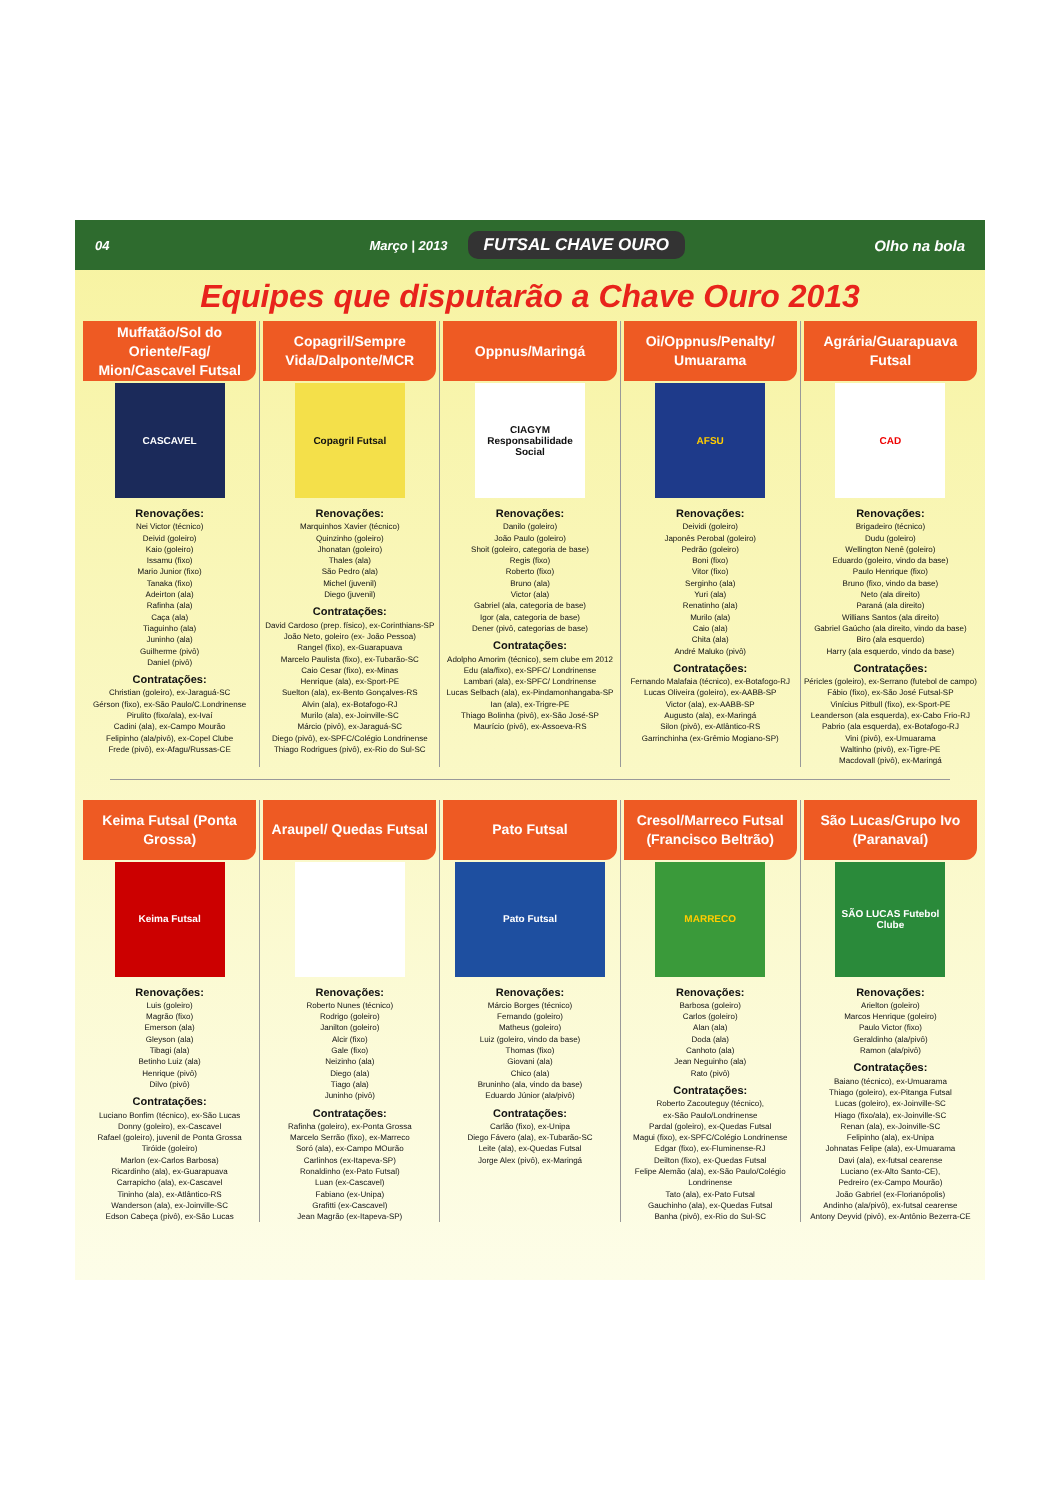04 Março | 2013 FUTSAL CHAVE OURO Olho na bola
Equipes que disputarão a Chave Ouro 2013
Muffatão/Sol do Oriente/Fag/ Mion/Cascavel Futsal
CASCAVEL
Renovações:
Nei Victor (técnico)
Deivid (goleiro)
Kaio (goleiro)
Issamu (fixo)
Mario Junior (fixo)
Tanaka (fixo)
Adeirton (ala)
Rafinha (ala)
Caça (ala)
Tiaguinho (ala)
Juninho (ala)
Guilherme (pivô)
Daniel (pivô)
Contratações:
Christian (goleiro), ex-Jaraguá-SC
Gérson (fixo), ex-São Paulo/C.Londrinense
Pirulito (fixo/ala), ex-Ivaí
Cadini (ala), ex-Campo Mourão
Felipinho (ala/pivô), ex-Copel Clube
Frede (pivô), ex-Afagu/Russas-CE
Copagril/Sempre Vida/Dalponte/MCR
Copagril Futsal
Renovações:
Marquinhos Xavier (técnico)
Quinzinho (goleiro)
Jhonatan (goleiro)
Thales (ala)
São Pedro (ala)
Michel (juvenil)
Diego (juvenil)
Contratações:
David Cardoso (prep. físico), ex-Corinthians-SP
João Neto, goleiro (ex- João Pessoa)
Rangel (fixo), ex-Guarapuava
Marcelo Paulista (fixo), ex-Tubarão-SC
Caio Cesar (fixo), ex-Minas
Henrique (ala), ex-Sport-PE
Suelton (ala), ex-Bento Gonçalves-RS
Alvin (ala), ex-Botafogo-RJ
Murilo (ala), ex-Joinville-SC
Márcio (pivô), ex-Jaraguá-SC
Diego (pivô), ex-SPFC/Colégio Londrinense
Thiago Rodrigues (pivô), ex-Rio do Sul-SC
Oppnus/Maringá
CIAGYM Responsabilidade Social
Renovações:
Danilo (goleiro)
João Paulo (goleiro)
Shoit (goleiro, categoria de base)
Regis (fixo)
Roberto (fixo)
Bruno (ala)
Victor (ala)
Gabriel (ala, categoria de base)
Igor (ala, categoria de base)
Dener (pivô, categorias de base)
Contratações:
Adolpho Amorim (técnico), sem clube em 2012
Edu (ala/fixo), ex-SPFC/ Londrinense
Lambari (ala), ex-SPFC/ Londrinense
Lucas Selbach (ala), ex-Pindamonhangaba-SP
Ian (ala), ex-Trigre-PE
Thiago Bolinha (pivô), ex-São José-SP
Maurício (pivô), ex-Assoeva-RS
Oi/Oppnus/Penalty/ Umuarama
AFSU
Renovações:
Deividi (goleiro)
Japonês Perobal (goleiro)
Pedrão (goleiro)
Boni (fixo)
Vitor (fixo)
Serginho (ala)
Yuri (ala)
Renatinho (ala)
Murilo (ala)
Caio (ala)
Chita (ala)
André Maluko (pivô)
Contratações:
Fernando Malafaia (técnico), ex-Botafogo-RJ
Lucas Oliveira (goleiro), ex-AABB-SP
Victor (ala), ex-AABB-SP
Augusto (ala), ex-Maringá
Silon (pivô), ex-Atlântico-RS
Garrinchinha (ex-Grêmio Mogiano-SP)
Agrária/Guarapuava Futsal
CAD
Renovações:
Brigadeiro (técnico)
Dudu (goleiro)
Wellington Nenê (goleiro)
Eduardo (goleiro, vindo da base)
Paulo Henrique (fixo)
Bruno (fixo, vindo da base)
Neto (ala direito)
Paraná (ala direito)
Willians Santos (ala direito)
Gabriel Gaúcho (ala direito, vindo da base)
Biro (ala esquerdo)
Harry (ala esquerdo, vindo da base)
Contratações:
Péricles (goleiro), ex-Serrano (futebol de campo)
Fábio (fixo), ex-São José Futsal-SP
Vinícius Pitbull (fixo), ex-Sport-PE
Leanderson (ala esquerda), ex-Cabo Frio-RJ
Pabrio (ala esquerda), ex-Botafogo-RJ
Vini (pivô), ex-Umuarama
Waltinho (pivô), ex-Tigre-PE
Macdovall (pivô), ex-Maringá
Keima Futsal (Ponta Grossa)
Keima Futsal
Renovações:
Luis (goleiro)
Magrão (fixo)
Emerson (ala)
Gleyson (ala)
Tibagi (ala)
Betinho Luiz (ala)
Henrique (pivô)
Dilvo (pivô)
Contratações:
Luciano Bonfim (técnico), ex-São Lucas
Donny (goleiro), ex-Cascavel
Rafael (goleiro), juvenil de Ponta Grossa
Tiróide (goleiro)
Marlon (ex-Carlos Barbosa)
Ricardinho (ala), ex-Guarapuava
Carrapicho (ala), ex-Cascavel
Tininho (ala), ex-Atlântico-RS
Wanderson (ala), ex-Joinville-SC
Edson Cabeça (pivô), ex-São Lucas
Araupel/ Quedas Futsal
Renovações:
Roberto Nunes (técnico)
Rodrigo (goleiro)
Janilton (goleiro)
Alcir (fixo)
Gale (fixo)
Neizinho (ala)
Diego (ala)
Tiago (ala)
Juninho (pivô)
Contratações:
Rafinha (goleiro), ex-Ponta Grossa
Marcelo Serrão (fixo), ex-Marreco
Soró (ala), ex-Campo MOurão
Carlinhos (ex-Itapeva-SP)
Ronaldinho (ex-Pato Futsal)
Luan (ex-Cascavel)
Fabiano (ex-Unipa)
Grafitti (ex-Cascavel)
Jean Magrão (ex-Itapeva-SP)
Pato Futsal
Pato Futsal
Renovações:
Márcio Borges (técnico)
Fernando (goleiro)
Matheus (goleiro)
Luiz (goleiro, vindo da base)
Thomas (fixo)
Giovani (ala)
Chico (ala)
Bruninho (ala, vindo da base)
Eduardo Júnior (ala/pivô)
Contratações:
Carlão (fixo), ex-Unipa
Diego Fávero (ala), ex-Tubarão-SC
Leite (ala), ex-Quedas Futsal
Jorge Alex (pivô), ex-Maringá
Cresol/Marreco Futsal (Francisco Beltrão)
MARRECO
Renovações:
Barbosa (goleiro)
Carlos (goleiro)
Alan (ala)
Doda (ala)
Canhoto (ala)
Jean Neguinho (ala)
Rato (pivô)
Contratações:
Roberto Zacouteguy (técnico),
ex-São Paulo/Londrinense
Pardal (goleiro), ex-Quedas Futsal
Magui (fixo), ex-SPFC/Colégio Londrinense
Edgar (fixo), ex-Fluminense-RJ
Deilton (fixo), ex-Quedas Futsal
Felipe Alemão (ala), ex-São Paulo/Colégio Londrinense
Tato (ala), ex-Pato Futsal
Gauchinho (ala), ex-Quedas Futsal
Banha (pivô), ex-Rio do Sul-SC
São Lucas/Grupo Ivo (Paranavaí)
SÃO LUCAS Futebol Clube
Renovações:
Arielton (goleiro)
Marcos Henrique (goleiro)
Paulo Victor (fixo)
Geraldinho (ala/pivô)
Ramon (ala/pivô)
Contratações:
Baiano (técnico), ex-Umuarama
Thiago (goleiro), ex-Pitanga Futsal
Lucas (goleiro), ex-Joinville-SC
Hiago (fixo/ala), ex-Joinville-SC
Renan (ala), ex-Joinville-SC
Felipinho (ala), ex-Unipa
Johnatas Felipe (ala), ex-Umuarama
Davi (ala), ex-futsal cearense
Luciano (ex-Alto Santo-CE),
Pedreiro (ex-Campo Mourão)
João Gabriel (ex-Florianópolis)
Andinho (ala/pivô), ex-futsal cearense
Antony Deyvid (pivô), ex-Antônio Bezerra-CE